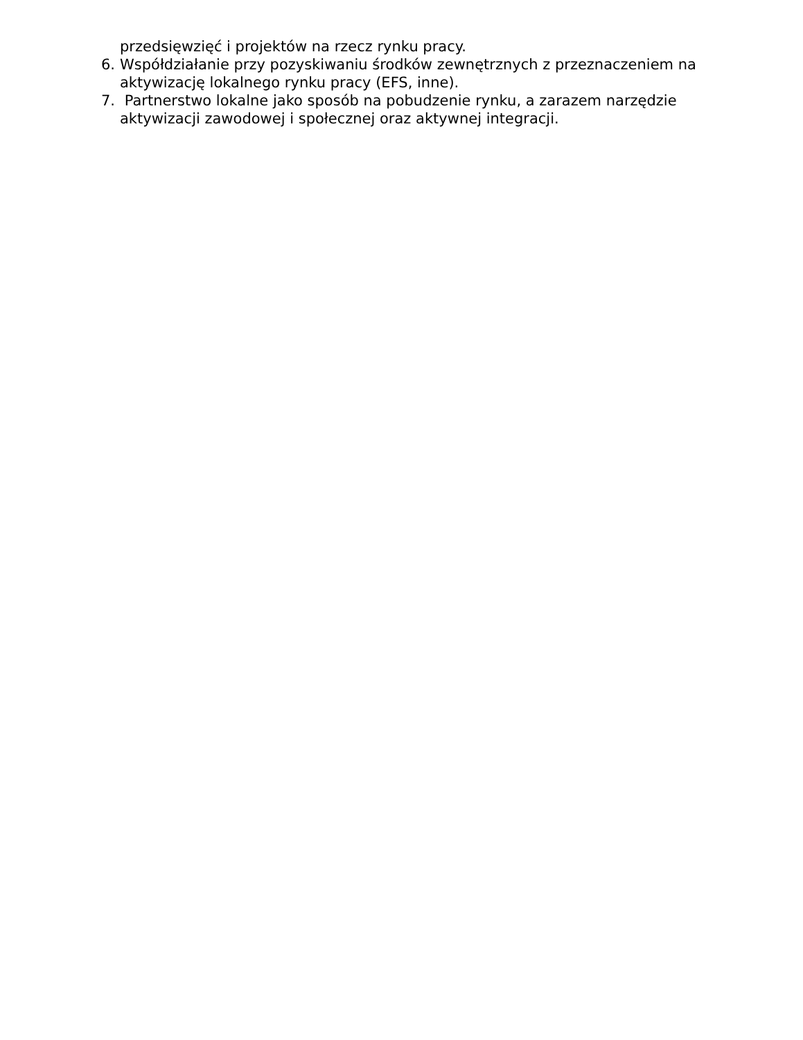przedsięwzięć i projektów na rzecz rynku pracy.
6. Współdziałanie przy pozyskiwaniu środków zewnętrznych z przeznaczeniem na aktywizację lokalnego rynku pracy (EFS, inne).
7. Partnerstwo lokalne jako sposób na pobudzenie rynku, a zarazem narzędzie aktywizacji zawodowej i społecznej oraz aktywnej integracji.